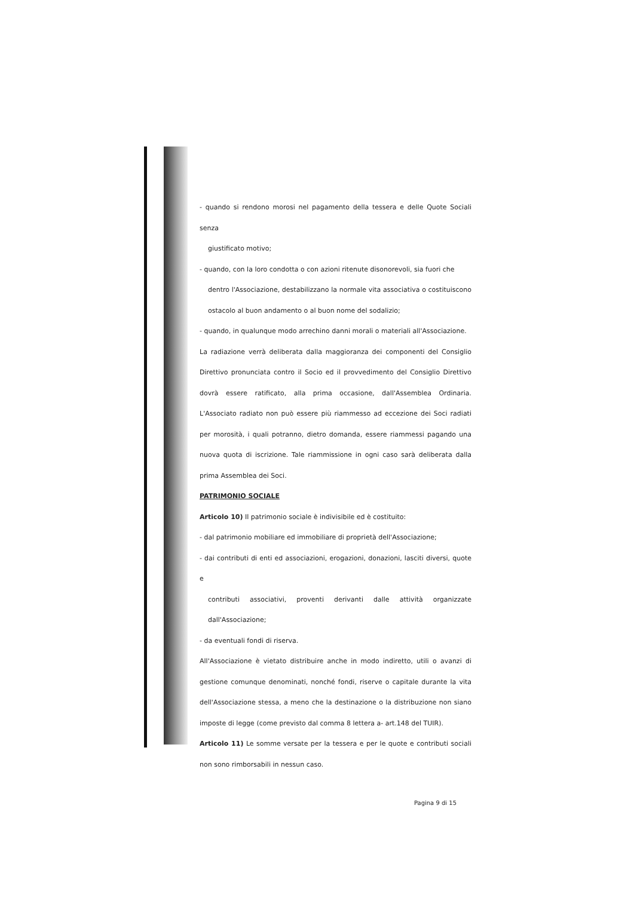- quando si rendono morosi nel pagamento della tessera e delle Quote Sociali senza
giustificato motivo;
- quando, con la loro condotta o con azioni ritenute disonorevoli, sia fuori che
dentro l'Associazione, destabilizzano la normale vita associativa o costituiscono ostacolo al buon andamento o al buon nome del sodalizio;
- quando, in qualunque modo arrechino danni morali o materiali all'Associazione.
La radiazione verrà deliberata dalla maggioranza dei componenti del Consiglio Direttivo pronunciata contro il Socio ed il provvedimento del Consiglio Direttivo dovrà essere ratificato, alla prima occasione, dall'Assemblea Ordinaria. L'Associato radiato non può essere più riammesso ad eccezione dei Soci radiati per morosità, i quali potranno, dietro domanda, essere riammessi pagando una nuova quota di iscrizione. Tale riammissione in ogni caso sarà deliberata dalla prima Assemblea dei Soci.
PATRIMONIO SOCIALE
Articolo 10) Il patrimonio sociale è indivisibile ed è costituito:
- dal patrimonio mobiliare ed immobiliare di proprietà dell'Associazione;
- dai contributi di enti ed associazioni, erogazioni, donazioni, lasciti diversi, quote e
contributi associativi, proventi derivanti dalle attività organizzate dall'Associazione;
- da eventuali fondi di riserva.
All'Associazione è vietato distribuire anche in modo indiretto, utili o avanzi di gestione comunque denominati, nonché fondi, riserve o capitale durante la vita dell'Associazione stessa, a meno che la destinazione o la distribuzione non siano imposte di legge (come previsto dal comma 8 lettera a- art.148 del TUIR).
Articolo 11) Le somme versate per la tessera e per le quote e contributi sociali non sono rimborsabili in nessun caso.
Pagina 9 di 15